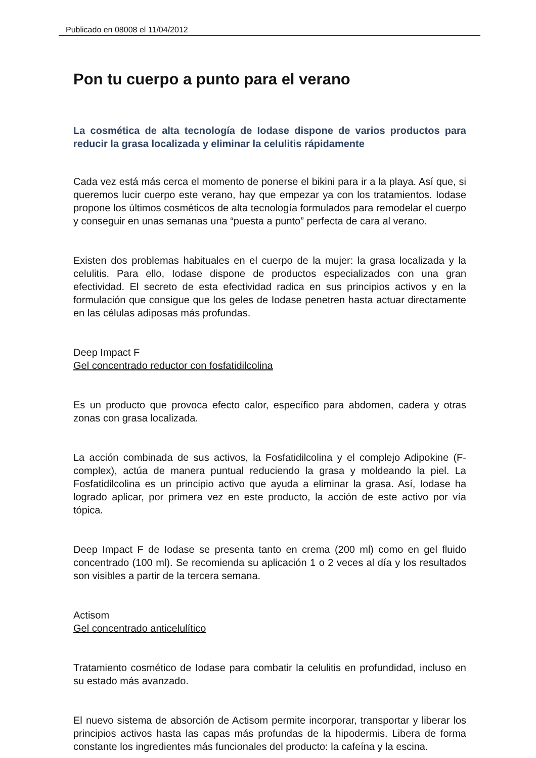Publicado en 08008 el 11/04/2012
Pon tu cuerpo a punto para el verano
La cosmética de alta tecnología de Iodase dispone de varios productos para reducir la grasa localizada y eliminar la celulitis rápidamente
Cada vez está más cerca el momento de ponerse el bikini para ir a la playa. Así que, si queremos lucir cuerpo este verano, hay que empezar ya con los tratamientos. Iodase propone los últimos cosméticos de alta tecnología formulados para remodelar el cuerpo y conseguir en unas semanas una “puesta a punto” perfecta de cara al verano.
Existen dos problemas habituales en el cuerpo de la mujer: la grasa localizada y la celulitis. Para ello, Iodase dispone de productos especializados con una gran efectividad. El secreto de esta efectividad radica en sus principios activos y en la formulación que consigue que los geles de Iodase penetren hasta actuar directamente en las células adiposas más profundas.
Deep Impact F
Gel concentrado reductor con fosfatidilcolina
Es un producto que provoca efecto calor, específico para abdomen, cadera y otras zonas con grasa localizada.
La acción combinada de sus activos, la Fosfatidilcolina y el complejo Adipokine (F-complex), actúa de manera puntual reduciendo la grasa y moldeando la piel. La Fosfatidilcolina es un principio activo que ayuda a eliminar la grasa. Así, Iodase ha logrado aplicar, por primera vez en este producto, la acción de este activo por vía tópica.
Deep Impact F de Iodase se presenta tanto en crema (200 ml) como en gel fluido concentrado (100 ml). Se recomienda su aplicación 1 o 2 veces al día y los resultados son visibles a partir de la tercera semana.
Actisom
Gel concentrado anticelulítico
Tratamiento cosmético de Iodase para combatir la celulitis en profundidad, incluso en su estado más avanzado.
El nuevo sistema de absorción de Actisom permite incorporar, transportar y liberar los principios activos hasta las capas más profundas de la hipodermis. Libera de forma constante los ingredientes más funcionales del producto: la cafeína y la escina.